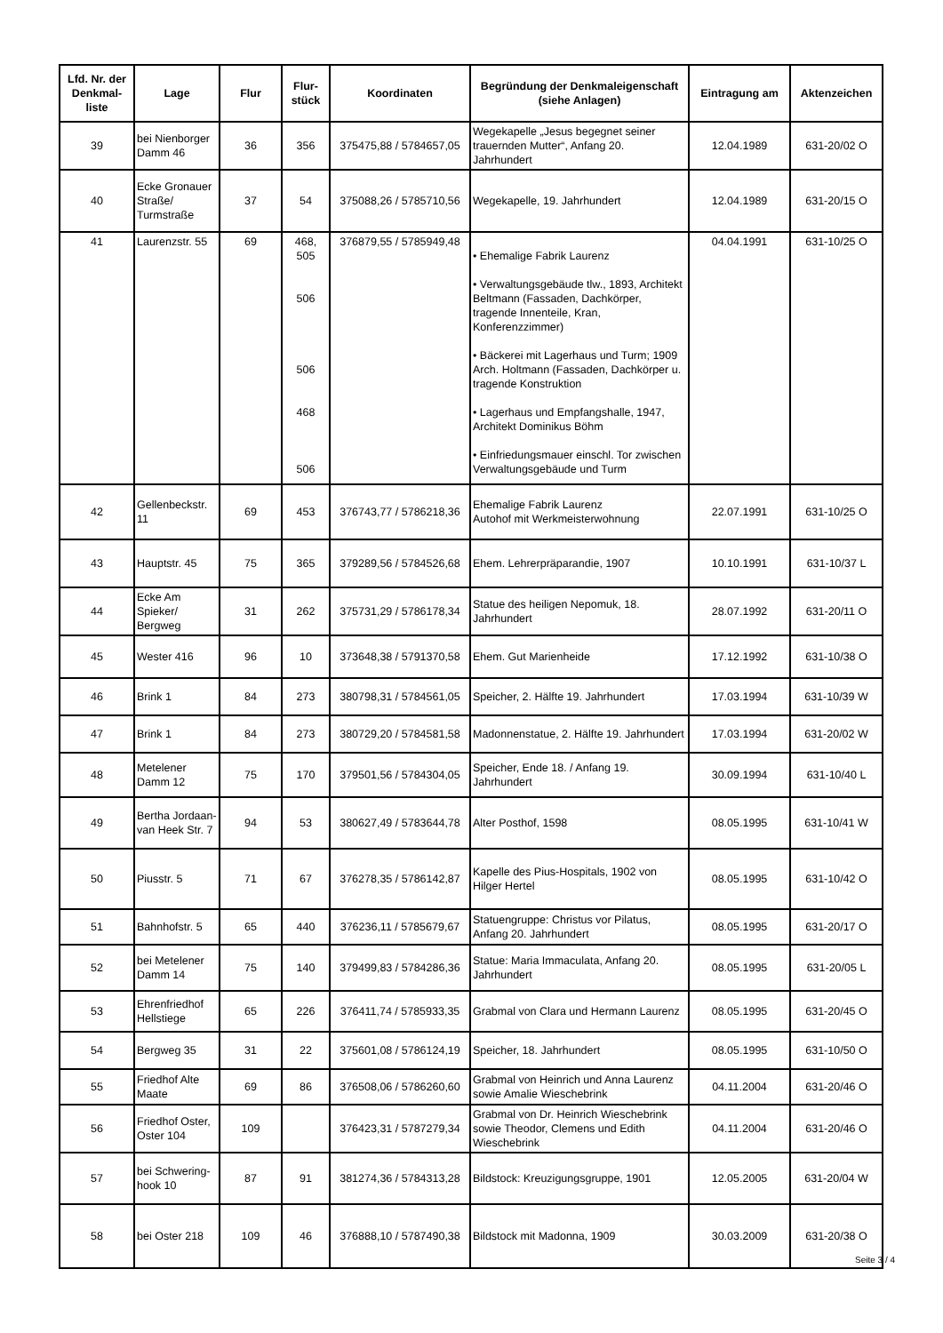| Lfd. Nr. der Denkmal-liste | Lage | Flur | Flur-stück | Koordinaten | Begründung der Denkmaleigenschaft (siehe Anlagen) | Eintragung am | Aktenzeichen |
| --- | --- | --- | --- | --- | --- | --- | --- |
| 39 | bei Nienborger Damm 46 | 36 | 356 | 375475,88 / 5784657,05 | Wegekapelle „Jesus begegnet seiner trauernden Mutter“, Anfang 20. Jahrhundert | 12.04.1989 | 631-20/02 O |
| 40 | Ecke Gronauer Straße/ Turmstraße | 37 | 54 | 375088,26 / 5785710,56 | Wegekapelle, 19. Jahrhundert | 12.04.1989 | 631-20/15 O |
| 41 | Laurenzstr. 55 | 69 | 468, 505 506 506 468 506 | 376879,55 / 5785949,48 | • Ehemalige Fabrik Laurenz • Verwaltungsgebäude tlw., 1893, Architekt Beltmann (Fassaden, Dachkörper, tragende Innenteile, Kran, Konferenzzimmer) • Bäckerei mit Lagerhaus und Turm; 1909 Arch. Holtmann (Fassaden, Dachkörper u. tragende Konstruktion • Lagerhaus und Empfangshalle, 1947, Architekt Dominikus Böhm • Einfriedungsmauer einschl. Tor zwischen Verwaltungsgebäude und Turm | 04.04.1991 | 631-10/25 O |
| 42 | Gellenbeckstr. 11 | 69 | 453 | 376743,77 / 5786218,36 | Ehemalige Fabrik Laurenz Autohof mit Werkmeisterwohnung | 22.07.1991 | 631-10/25 O |
| 43 | Hauptstr. 45 | 75 | 365 | 379289,56 / 5784526,68 | Ehem. Lehrerpräparandie, 1907 | 10.10.1991 | 631-10/37 L |
| 44 | Ecke Am Spieker/ Bergweg | 31 | 262 | 375731,29 / 5786178,34 | Statue des heiligen Nepomuk, 18. Jahrhundert | 28.07.1992 | 631-20/11 O |
| 45 | Wester 416 | 96 | 10 | 373648,38 / 5791370,58 | Ehem. Gut Marienheide | 17.12.1992 | 631-10/38 O |
| 46 | Brink 1 | 84 | 273 | 380798,31 / 5784561,05 | Speicher, 2. Hälfte 19. Jahrhundert | 17.03.1994 | 631-10/39 W |
| 47 | Brink 1 | 84 | 273 | 380729,20 / 5784581,58 | Madonnenstatue, 2. Hälfte 19. Jahrhundert | 17.03.1994 | 631-20/02 W |
| 48 | Metelener Damm 12 | 75 | 170 | 379501,56 / 5784304,05 | Speicher, Ende 18. / Anfang 19. Jahrhundert | 30.09.1994 | 631-10/40 L |
| 49 | Bertha Jordaan-van Heek Str. 7 | 94 | 53 | 380627,49 / 5783644,78 | Alter Posthof, 1598 | 08.05.1995 | 631-10/41 W |
| 50 | Piusstr. 5 | 71 | 67 | 376278,35 / 5786142,87 | Kapelle des Pius-Hospitals, 1902 von Hilger Hertel | 08.05.1995 | 631-10/42 O |
| 51 | Bahnhofstr. 5 | 65 | 440 | 376236,11 / 5785679,67 | Statuengruppe: Christus vor Pilatus, Anfang 20. Jahrhundert | 08.05.1995 | 631-20/17 O |
| 52 | bei Metelener Damm 14 | 75 | 140 | 379499,83 / 5784286,36 | Statue: Maria Immaculata, Anfang 20. Jahrhundert | 08.05.1995 | 631-20/05 L |
| 53 | Ehrenfriedhof Hellstiege | 65 | 226 | 376411,74 / 5785933,35 | Grabmal von Clara und Hermann Laurenz | 08.05.1995 | 631-20/45 O |
| 54 | Bergweg 35 | 31 | 22 | 375601,08 / 5786124,19 | Speicher, 18. Jahrhundert | 08.05.1995 | 631-10/50 O |
| 55 | Friedhof Alte Maate | 69 | 86 | 376508,06 / 5786260,60 | Grabmal von Heinrich und Anna Laurenz sowie Amalie Wieschebrink | 04.11.2004 | 631-20/46 O |
| 56 | Friedhof Oster, Oster 104 | 109 | | 376423,31 / 5787279,34 | Grabmal von Dr. Heinrich Wieschebrink sowie Theodor, Clemens und Edith Wieschebrink | 04.11.2004 | 631-20/46 O |
| 57 | bei Schwering-hook 10 | 87 | 91 | 381274,36 / 5784313,28 | Bildstock: Kreuzigungsgruppe, 1901 | 12.05.2005 | 631-20/04 W |
| 58 | bei Oster 218 | 109 | 46 | 376888,10 / 5787490,38 | Bildstock mit Madonna, 1909 | 30.03.2009 | 631-20/38 O |
Seite 3 / 4